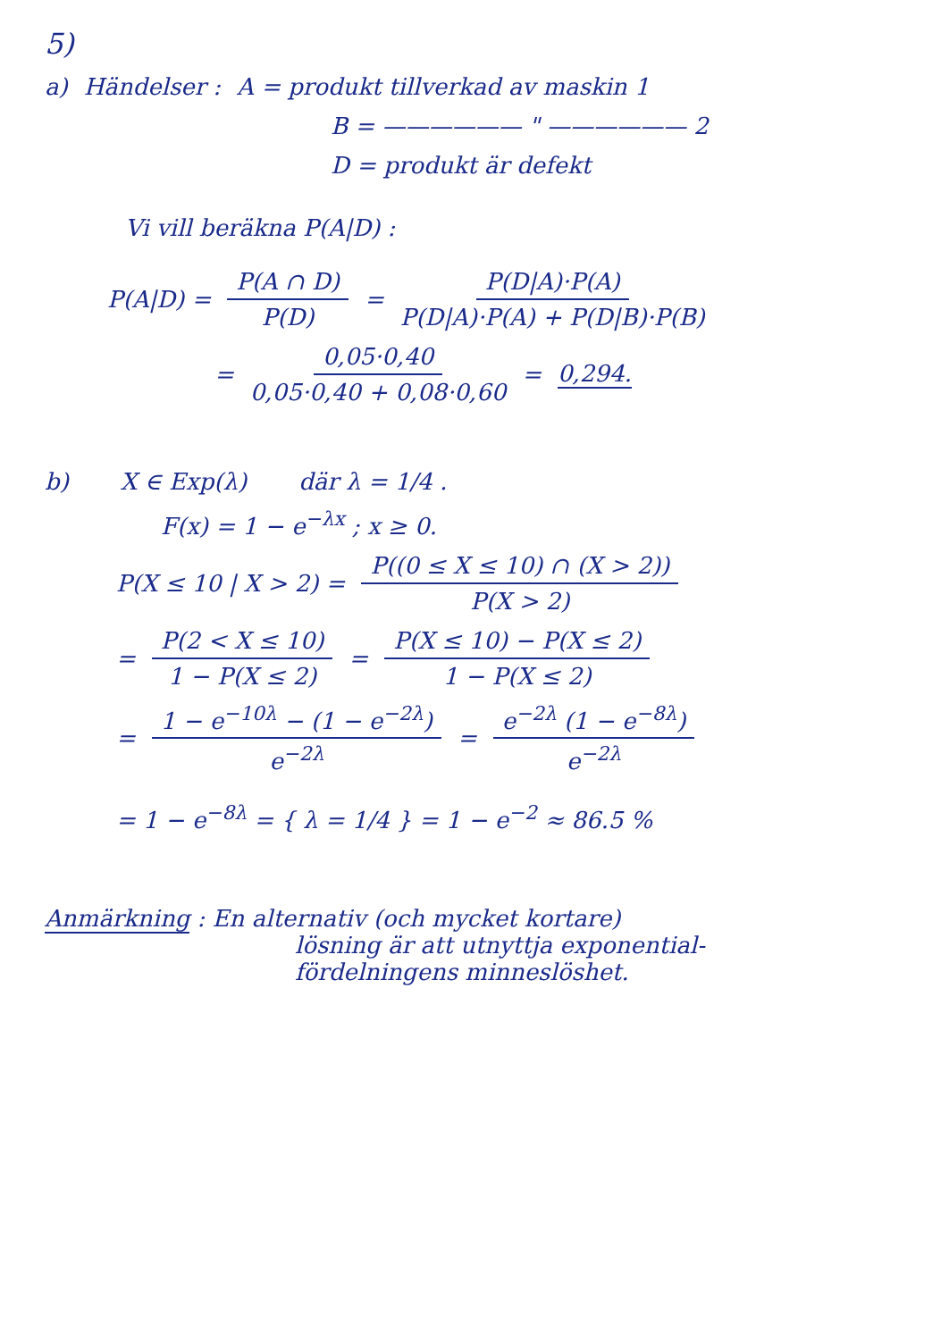5)
a) Händelser : A = produkt tillverkad av maskin 1
B = —————— " —————— 2
D = produkt är defekt
Vi vill beräkna P(A|D) :
P(A|D) = P(A ∩ D) P(D) = P(D|A)·P(A) P(D|A)·P(A) + P(D|B)·P(B)
= 0,05·0,40 0,05·0,40 + 0,08·0,60 = 0,294.
b) X ∈ Exp(λ) där λ = 1/4 .
F(x) = 1 − e<sup>−λx</sup> ; x ≥ 0.
P(X ≤ 10 | X > 2) = P((0 ≤ X ≤ 10) ∩ (X > 2)) P(X > 2)
= P(2 < X ≤ 10) 1 − P(X ≤ 2) = P(X ≤ 10) − P(X ≤ 2) 1 − P(X ≤ 2)
= 1 − e<sup>−10λ</sup> − (1 − e<sup>−2λ</sup>) e<sup>−2λ</sup> = e<sup>−2λ</sup> (1 − e<sup>−8λ</sup>) e<sup>−2λ</sup>
= 1 − e<sup>−8λ</sup> = { λ = 1/4 } = 1 − e<sup>−2</sup> ≈ 86.5 %
Anmärkning : En alternativ (och mycket kortare)
lösning är att utnyttja exponential-
fördelningens minneslöshet.